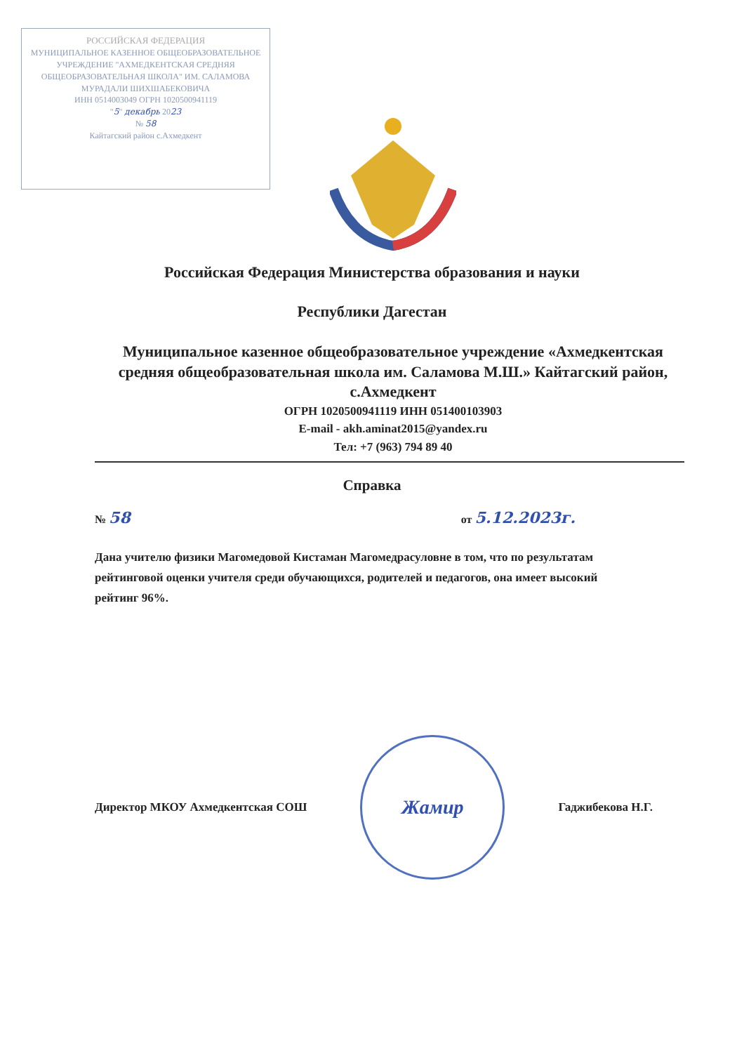РОССИЙСКАЯ ФЕДЕРАЦИЯ
МУНИЦИПАЛЬНОЕ КАЗЕННОЕ ОБЩЕОБРАЗОВАТЕЛЬНОЕ УЧРЕЖДЕНИЕ "АХМЕДКЕНТСКАЯ СРЕДНЯЯ ОБЩЕОБРАЗОВАТЕЛЬНАЯ ШКОЛА" ИМ. САЛАМОВА МУРАДАЛИ ШИХШАБЕКОВИЧА
ИНН 0514003049 ОГРН 1020500941119
"5" декабрь 2023
№ 58
Кайтагский район с.Ахмедкент
Российская Федерация Министерства образования и науки
Республики Дагестан
Муниципальное казенное общеобразовательное учреждение «Ахмедкентская средняя общеобразовательная школа им. Саламова М.Ш.» Кайтагский район, с.Ахмедкент
ОГРН 1020500941119 ИНН 051400103903
E-mail - akh.aminat2015@yandex.ru
Тел: +7 (963) 794 89 40
Справка
№ 58 от 5.12.2023г.
Дана учителю физики Магомедовой Кистаман Магомедрасуловне в том, что по результатам рейтинговой оценки учителя среди обучающихся, родителей и педагогов, она имеет высокий рейтинг 96%.
Директор МКОУ Ахмедкентская СОШ
Жамир
Гаджибекова Н.Г.